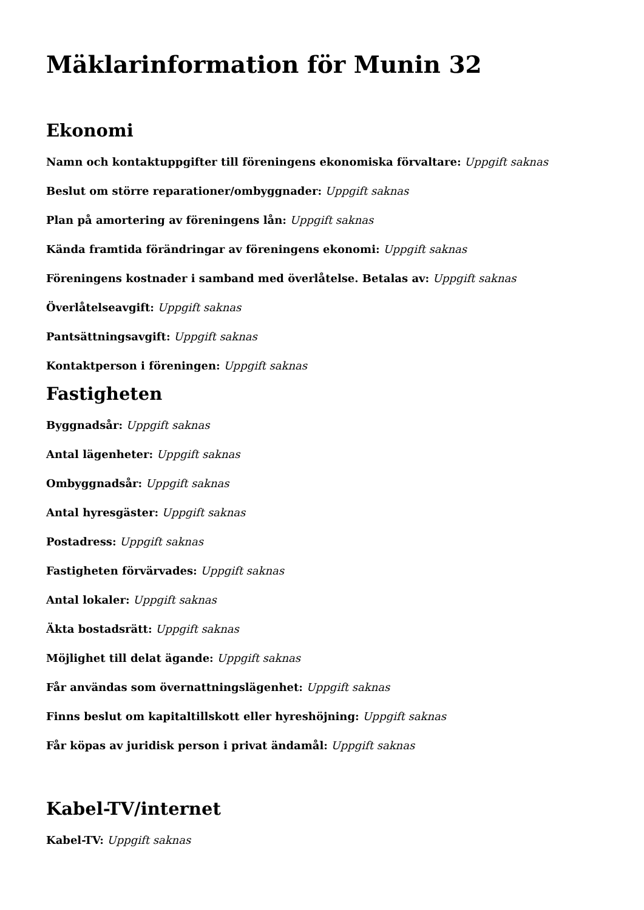Mäklarinformation för Munin 32
Ekonomi
Namn och kontaktuppgifter till föreningens ekonomiska förvaltare: Uppgift saknas
Beslut om större reparationer/ombyggnader: Uppgift saknas
Plan på amortering av föreningens lån: Uppgift saknas
Kända framtida förändringar av föreningens ekonomi: Uppgift saknas
Föreningens kostnader i samband med överlåtelse. Betalas av: Uppgift saknas
Överlåtelseavgift: Uppgift saknas
Pantsättningsavgift: Uppgift saknas
Kontaktperson i föreningen: Uppgift saknas
Fastigheten
Byggnadsår: Uppgift saknas
Antal lägenheter: Uppgift saknas
Ombyggnadsår: Uppgift saknas
Antal hyresgäster: Uppgift saknas
Postadress: Uppgift saknas
Fastigheten förvärvades: Uppgift saknas
Antal lokaler: Uppgift saknas
Äkta bostadsrätt: Uppgift saknas
Möjlighet till delat ägande: Uppgift saknas
Får användas som övernattningslägenhet: Uppgift saknas
Finns beslut om kapitaltillskott eller hyreshöjning: Uppgift saknas
Får köpas av juridisk person i privat ändamål: Uppgift saknas
Kabel-TV/internet
Kabel-TV: Uppgift saknas